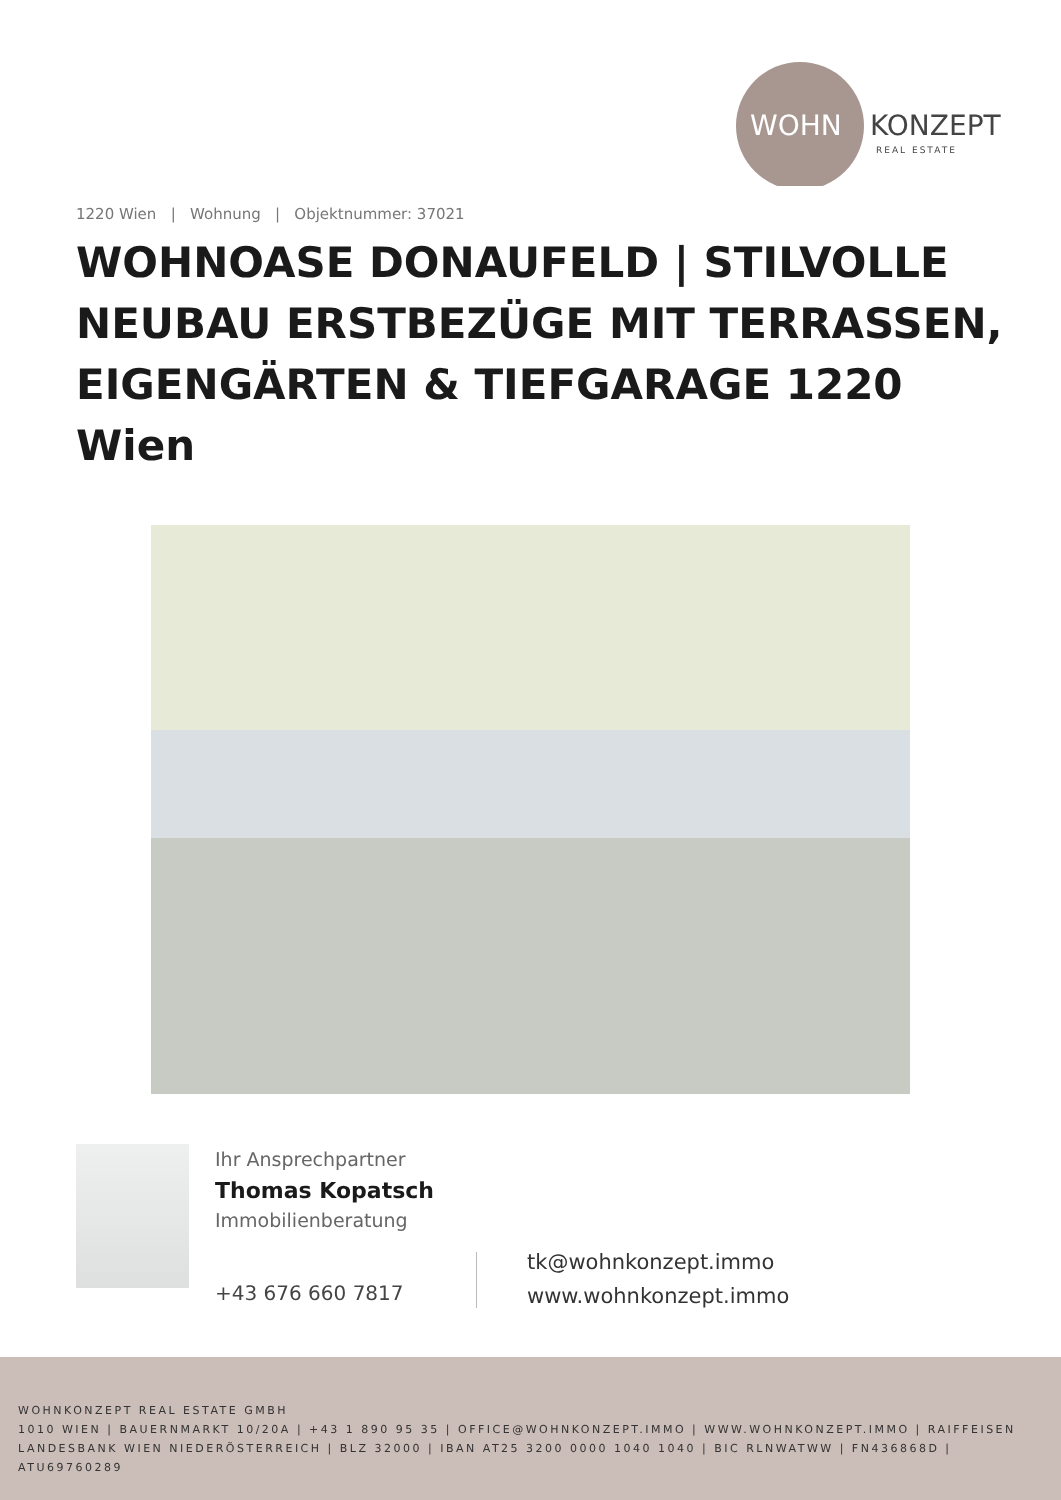WOHN
KONZEPT
REAL ESTATE
1220 Wien | Wohnung | Objektnummer: 37021
WOHNOASE DONAUFELD | STILVOLLE NEUBAU ERSTBEZÜGE MIT TERRASSEN, EIGENGÄRTEN & TIEFGARAGE 1220 Wien
Ihr Ansprechpartner
Thomas Kopatsch
Immobilienberatung
+43 676 660 7817
tk@wohnkonzept.immo
www.wohnkonzept.immo
WOHNKONZEPT REAL ESTATE GMBH
1010 WIEN | BAUERNMARKT 10/20A | +43 1 890 95 35 | OFFICE@WOHNKONZEPT.IMMO | WWW.WOHNKONZEPT.IMMO | RAIFFEISEN LANDESBANK WIEN NIEDERÖSTERREICH | BLZ 32000 | IBAN AT25 3200 0000 1040 1040 | BIC RLNWATWW | FN436868D | ATU69760289